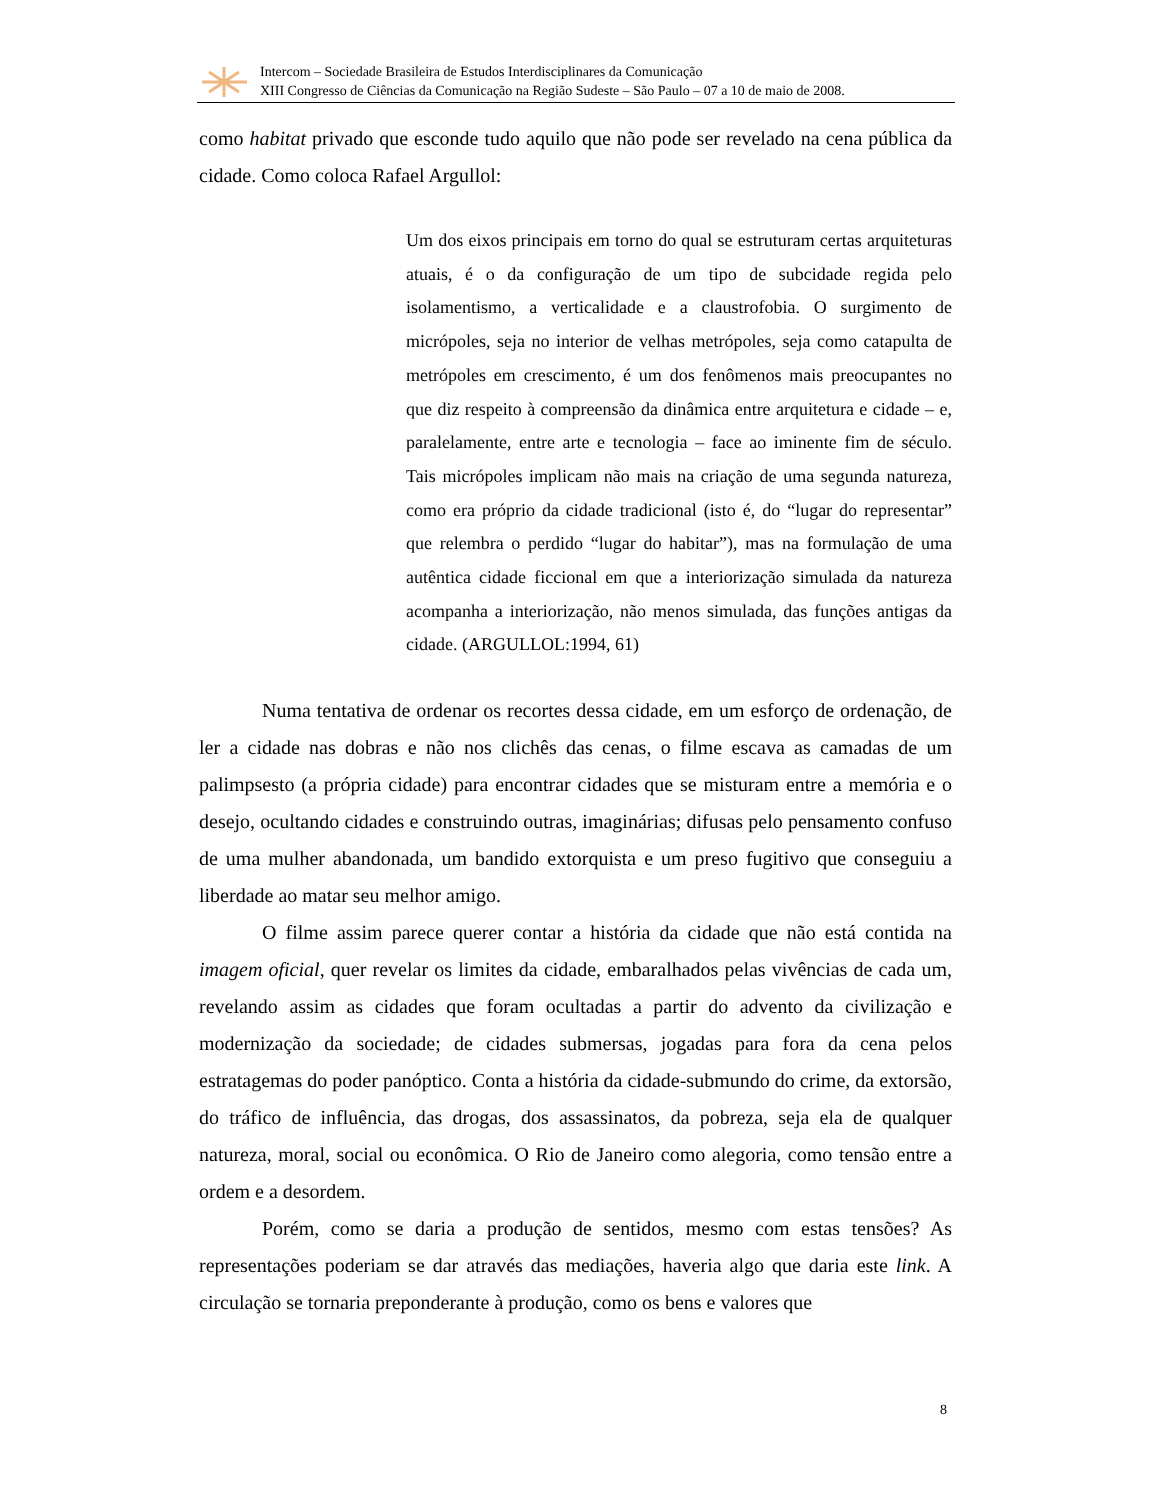Intercom – Sociedade Brasileira de Estudos Interdisciplinares da Comunicação
XIII Congresso de Ciências da Comunicação na Região Sudeste – São Paulo – 07 a 10 de maio de 2008.
como habitat privado que esconde tudo aquilo que não pode ser revelado na cena pública da cidade. Como coloca Rafael Argullol:
Um dos eixos principais em torno do qual se estruturam certas arquiteturas atuais, é o da configuração de um tipo de subcidade regida pelo isolamentismo, a verticalidade e a claustrofobia. O surgimento de micrópoles, seja no interior de velhas metrópoles, seja como catapulta de metrópoles em crescimento, é um dos fenômenos mais preocupantes no que diz respeito à compreensão da dinâmica entre arquitetura e cidade – e, paralelamente, entre arte e tecnologia – face ao iminente fim de século. Tais micrópoles implicam não mais na criação de uma segunda natureza, como era próprio da cidade tradicional (isto é, do “lugar do representar” que relembra o perdido “lugar do habitar”), mas na formulação de uma autêntica cidade ficcional em que a interiorização simulada da natureza acompanha a interiorização, não menos simulada, das funções antigas da cidade. (ARGULLOL:1994, 61)
Numa tentativa de ordenar os recortes dessa cidade, em um esforço de ordenação, de ler a cidade nas dobras e não nos clichês das cenas, o filme escava as camadas de um palimpsesto (a própria cidade) para encontrar cidades que se misturam entre a memória e o desejo, ocultando cidades e construindo outras, imaginárias; difusas pelo pensamento confuso de uma mulher abandonada, um bandido extorquista e um preso fugitivo que conseguiu a liberdade ao matar seu melhor amigo.
O filme assim parece querer contar a história da cidade que não está contida na imagem oficial, quer revelar os limites da cidade, embaralhados pelas vivências de cada um, revelando assim as cidades que foram ocultadas a partir do advento da civilização e modernização da sociedade; de cidades submersas, jogadas para fora da cena pelos estratagemas do poder panóptico. Conta a história da cidade-submundo do crime, da extorsão, do tráfico de influência, das drogas, dos assassinatos, da pobreza, seja ela de qualquer natureza, moral, social ou econômica. O Rio de Janeiro como alegoria, como tensão entre a ordem e a desordem.
Porém, como se daria a produção de sentidos, mesmo com estas tensões? As representações poderiam se dar através das mediações, haveria algo que daria este link. A circulação se tornaria preponderante à produção, como os bens e valores que
8